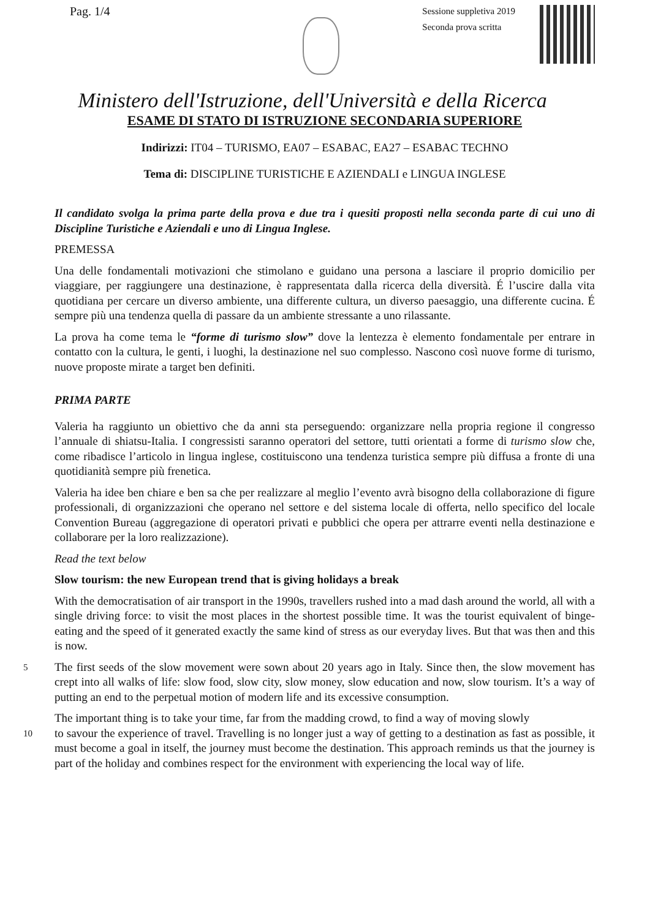Pag. 1/4
Sessione suppletiva 2019
Seconda prova scritta
Ministero dell'Istruzione, dell'Università e della Ricerca
ESAME DI STATO DI ISTRUZIONE SECONDARIA SUPERIORE
Indirizzi: IT04 – TURISMO, EA07 – ESABAC, EA27 – ESABAC TECHNO
Tema di: DISCIPLINE TURISTICHE E AZIENDALI e LINGUA INGLESE
Il candidato svolga la prima parte della prova e due tra i quesiti proposti nella seconda parte di cui uno di Discipline Turistiche e Aziendali e uno di Lingua Inglese.
PREMESSA
Una delle fondamentali motivazioni che stimolano e guidano una persona a lasciare il proprio domicilio per viaggiare, per raggiungere una destinazione, è rappresentata dalla ricerca della diversità. É l’uscire dalla vita quotidiana per cercare un diverso ambiente, una differente cultura, un diverso paesaggio, una differente cucina. É sempre più una tendenza quella di passare da un ambiente stressante a uno rilassante.
La prova ha come tema le “forme di turismo slow” dove la lentezza è elemento fondamentale per entrare in contatto con la cultura, le genti, i luoghi, la destinazione nel suo complesso. Nascono così nuove forme di turismo, nuove proposte mirate a target ben definiti.
PRIMA PARTE
Valeria ha raggiunto un obiettivo che da anni sta perseguendo: organizzare nella propria regione il congresso l’annuale di shiatsu-Italia. I congressisti saranno operatori del settore, tutti orientati a forme di turismo slow che, come ribadisce l’articolo in lingua inglese, costituiscono una tendenza turistica sempre più diffusa a fronte di una quotidianità sempre più frenetica.
Valeria ha idee ben chiare e ben sa che per realizzare al meglio l’evento avrà bisogno della collaborazione di figure professionali, di organizzazioni che operano nel settore e del sistema locale di offerta, nello specifico del locale Convention Bureau (aggregazione di operatori privati e pubblici che opera per attrarre eventi nella destinazione e collaborare per la loro realizzazione).
Read the text below
Slow tourism: the new European trend that is giving holidays a break
With the democratisation of air transport in the 1990s, travellers rushed into a mad dash around the world, all with a single driving force: to visit the most places in the shortest possible time. It was the tourist equivalent of binge-eating and the speed of it generated exactly the same kind of stress as our everyday lives. But that was then and this is now.
5 The first seeds of the slow movement were sown about 20 years ago in Italy. Since then, the slow movement has crept into all walks of life: slow food, slow city, slow money, slow education and now, slow tourism. It’s a way of putting an end to the perpetual motion of modern life and its excessive consumption.
The important thing is to take your time, far from the madding crowd, to find a way of moving slowly
10 to savour the experience of travel. Travelling is no longer just a way of getting to a destination as fast as possible, it must become a goal in itself, the journey must become the destination. This approach reminds us that the journey is part of the holiday and combines respect for the environment with experiencing the local way of life.